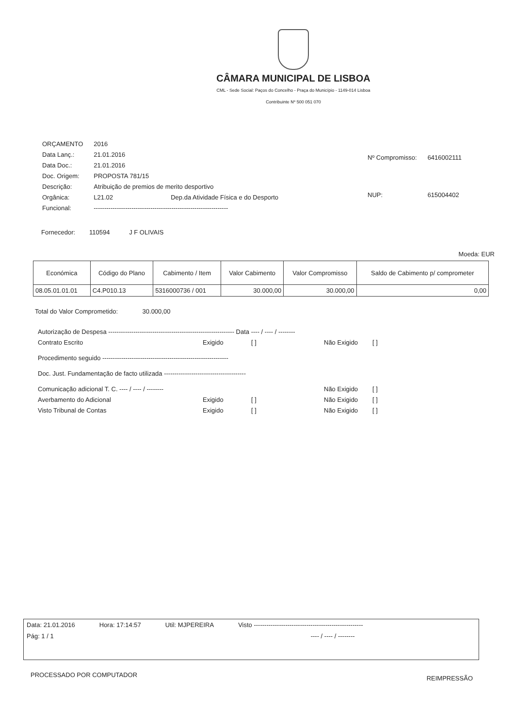CÂMARA MUNICIPAL DE LISBOA
CML - Sede Social: Paços do Concelho - Praça do Município - 1149-014 Lisboa
Contribuinte Nº 500 051 070
| ORÇAMENTO | 2016 |
| Data Lanç.: | 21.01.2016 |
| Data Doc.: | 21.01.2016 |
| Doc. Origem: | PROPOSTA 781/15 |
| Descrição: | Atribuição de premios de merito desportivo |
| Orgânica: | L21.02 Dep.da Atividade Física e do Desporto |
| Funcional: | ---------------------------------------------------------------- |
| Nº Compromisso: | 6416002111 |
| NUP: | 615004402 |
Fornecedor: 110594 J F OLIVAIS
Moeda: EUR
| Económica | Código do Plano | Cabimento / Item | Valor Cabimento | Valor Compromisso | Saldo de Cabimento p/ comprometer |
| --- | --- | --- | --- | --- | --- |
| 08.05.01.01.01 | C4.P010.13 | 5316000736 / 001 | 30.000,00 | 30.000,00 | 0,00 |
Total do Valor Comprometido: 30.000,00
Autorização de Despesa ------------------------------------------------------------ Data ---- / ---- / --------
Contrato Escrito Exigido [ ] Não Exigido [ ]
Procedimento seguido ------------------------------------------------------------
Doc. Just. Fundamentação de facto utilizada ---------------------------------------
Comunicação adicional T. C. ---- / ---- / -------- Não Exigido [ ]
Averbamento do Adicional Exigido [ ] Não Exigido [ ]
Visto Tribunal de Contas Exigido [ ] Não Exigido [ ]
Data: 21.01.2016 Hora: 17:14:57 Util: MJPEREIRA Visto ----------------------------------------------------
Pág: 1 / 1 ---- / ---- / --------
PROCESSADO POR COMPUTADOR REIMPRESSÃO